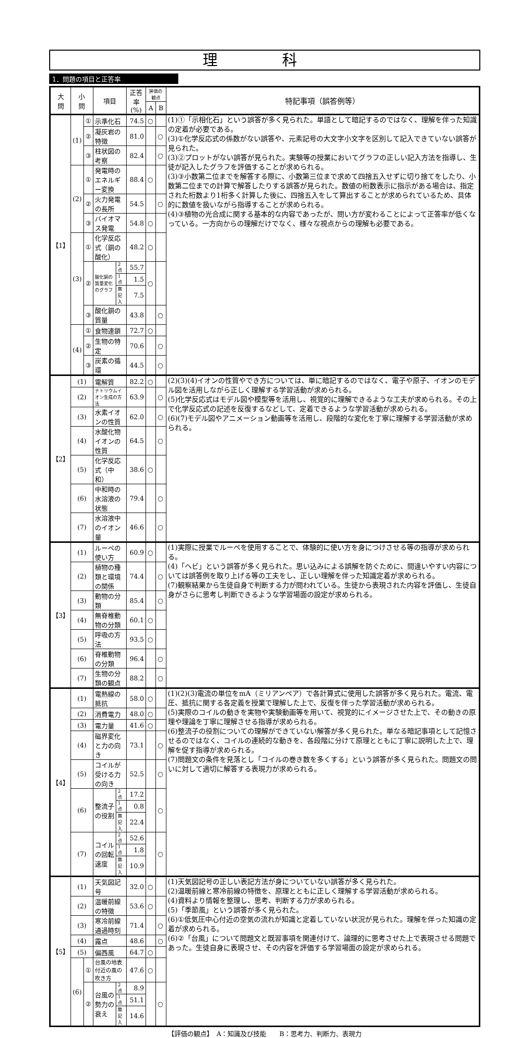理 科
1．問題の項目と正答率
| 大 問 | 小 問 | | 項目 | | 正答率 (%) | 評価の観点 | | 特記事項（誤答例等） |
| --- | --- | --- | --- | --- | --- | --- | --- | --- |
| | | | | | | A | B | |
| 【1】 | (1) | ① | 示準化石 | | 74.5 | ○ | | (1)①「示相化石」という誤答が多く見られた。単語として暗記するのではなく、理解を伴った知識の定着が必要である。 (3)①化学反応式の係数がない誤答や、元素記号の大文字小文字を区別して記入できていない誤答が見られた。 (3)②プロットがない誤答が見られた。実験等の授業においてグラフの正しい記入方法を指導し、生徒が記入したグラフを評価することが求められる。 (3)③小数第二位までを解答する際に、小数第三位まで求めて四捨五入せずに切り捨てをしたり、小数第二位までの計算で解答したりする誤答が見られた。数値の桁数表示に指示がある場合は、指定された桁数より1桁多く計算した後に、四捨五入をして算出することが求められているため、具体的に数値を扱いながら指導することが求められる。 (4)③植物の光合成に関する基本的な内容であったが、問い方が変わることによって正答率が低くなっている。一方向からの理解だけでなく、様々な視点からの理解も必要である。 |
| | | ② | 凝灰岩の特徴 | | 81.0 | | ○ | |
| | | ③ | 柱状図の考察 | | 82.4 | | ○ | |
| | (2) | ① | 発電時のエネルギー変換 | | 88.4 | ○ | | |
| | | ② | 火力発電の長所 | | 54.5 | | ○ | |
| | | ③ | バイオマス発電 | | 54.8 | ○ | | |
| | (3) | ① | 化学反応式（銅の酸化） | | 48.2 | ○ | | |
| | | ② | 酸化銅の質量変化のグラフ | 2点 | 55.7 | ○ | | |
| | | | | 1点 | 1.5 | | | |
| | | | | 無記入 | 7.5 | | | |
| | | ③ | 酸化銅の質量 | | 43.8 | | ○ | |
| | (4) | ① | 食物連鎖 | | 72.7 | ○ | | |
| | | ② | 生物の特定 | | 70.6 | | ○ | |
| | | ③ | 炭素の循環 | | 44.5 | | ○ | |
| 【2】 | (1) | | 電解質 | | 82.2 | ○ | | (2)(3)(4)イオンの性質やでき方については、単に暗記するのではなく、電子や原子、イオンのモデル図を活用しながら正しく理解する学習活動が求められる。 (5)化学反応式はモデル図や模型等を活用し、視覚的に理解できるような工夫が求められる。その上で化学反応式の記述を反復するなどして、定着できるような学習活動が求められる。 (6)(7)モデル図やアニメーション動画等を活用し、段階的な変化を丁寧に理解する学習活動が求められる。 |
| | (2) | | ナトリウムイオン生成の方法 | | 63.9 | | ○ | |
| | (3) | | 水素イオンの性質 | | 62.0 | | ○ | |
| | (4) | | 水酸化物イオンの性質 | | 64.5 | | ○ | |
| | (5) | | 化学反応式（中和） | | 38.6 | ○ | | |
| | (6) | | 中和時の水溶液の状態 | | 79.4 | | ○ | |
| | (7) | | 水溶液中のイオン量 | | 46.6 | | ○ | |
| 【3】 | (1) | | ルーペの使い方 | | 60.9 | ○ | | (1)実際に授業でルーペを使用することで、体験的に使い方を身につけさせる等の指導が求められる。 (4)「ヘビ」という誤答が多く見られた。思い込みによる誤解を防ぐために、間違いやすい内容については誤答例を取り上げる等の工夫をし、正しい理解を伴った知識定着が求められる。 (7)観察結果から生徒自身で判断する力が問われている。生徒から表現された内容を評価し、生徒自身がさらに思考し判断できるような学習場面の設定が求められる。 |
| | (2) | | 植物の種類と環境の関係 | | 74.4 | | ○ | |
| | (3) | | 動物の分類 | | 85.4 | | ○ | |
| | (4) | | 無脊椎動物の分類 | | 60.1 | ○ | | |
| | (5) | | 呼吸の方法 | | 93.5 | ○ | | |
| | (6) | | 脊椎動物の分類 | | 96.4 | | ○ | |
| | (7) | | 生物の分類の観点 | | 88.2 | | ○ | |
| 【4】 | (1) | | 電熱線の抵抗 | | 58.0 | ○ | | (1)(2)(3)電流の単位をmA（ミリアンペア）で各計算式に使用した誤答が多く見られた。電流、電圧、抵抗に関する各定義を授業で理解した上で、反復を伴った学習活動が求められる。 (5)実際のコイルの動きを実物や実験動画等を用いて、視覚的にイメージさせた上で、その動きの原理や理論を丁寧に理解させる指導が求められる。 (6)整流子の役割についての理解ができていない解答が多く見られた。単なる暗記事項として記憶させるのではなく、コイルの連続的な動きを、各段階に分けて原理とともに丁寧に説明した上で、理解を促す指導が求められる。 (7)問題文の条件を見落とし「コイルの巻き数を多くする」という誤答が多く見られた。問題文の問いに対して適切に解答する表現力が求められる。 |
| | (2) | | 消費電力 | | 48.0 | ○ | | |
| | (3) | | 電力量 | | 41.6 | ○ | | |
| | (4) | | 磁界変化と力の向き | | 73.1 | | ○ | |
| | (5) | | コイルが受ける力の向き | | 52.5 | | ○ | |
| | (6) | | 整流子の役割 | 2点 | 17.2 | | ○ | |
| | | | | 1点 | 0.8 | | | |
| | | | | 無記入 | 22.4 | | | |
| | (7) | | コイルの回転速度 | 2点 | 52.6 | | ○ | |
| | | | | 1点 | 1.8 | | | |
| | | | | 無記入 | 10.9 | | | |
| 【5】 | (1) | | 天気図記号 | | 32.0 | ○ | | (1)天気図記号の正しい表記方法が身についていない誤答が多く見られた。 (2)温暖前線と寒冷前線の特徴を、原理とともに正しく理解する学習活動が求められる。 (4)資料より情報を整理し、思考、判断する力が求められる。 (5)「季節風」という誤答が多く見られた。 (6)①低気圧中心付近の空気の流れが知識と定着していない状況が見られた。理解を伴った知識の定着が求められる。 (6)②「台風」について問題文と既習事項を関連付けて、論理的に思考させた上で表現させる問題であった。生徒自身に表現させ、その内容を評価する学習場面の設定が求められる。 |
| | (2) | | 温暖前線の特徴 | | 53.6 | ○ | | |
| | (3) | | 寒冷前線通過時刻 | | 71.4 | | ○ | |
| | (4) | | 露点 | | 48.6 | | ○ | |
| | (5) | | 偏西風 | | 64.7 | ○ | | |
| | (6) | ① | 台風の地表付近の風の吹き方 | | 47.6 | ○ | | |
| | | ② | 台風の勢力の衰え | 2点 | 8.9 | | ○ | |
| | | | | 1点 | 51.1 | | | |
| | | | | 無記入 | 14.6 | | | |
【評価の観点】　A：知識及び技能　　B：思考力、判断力、表現力